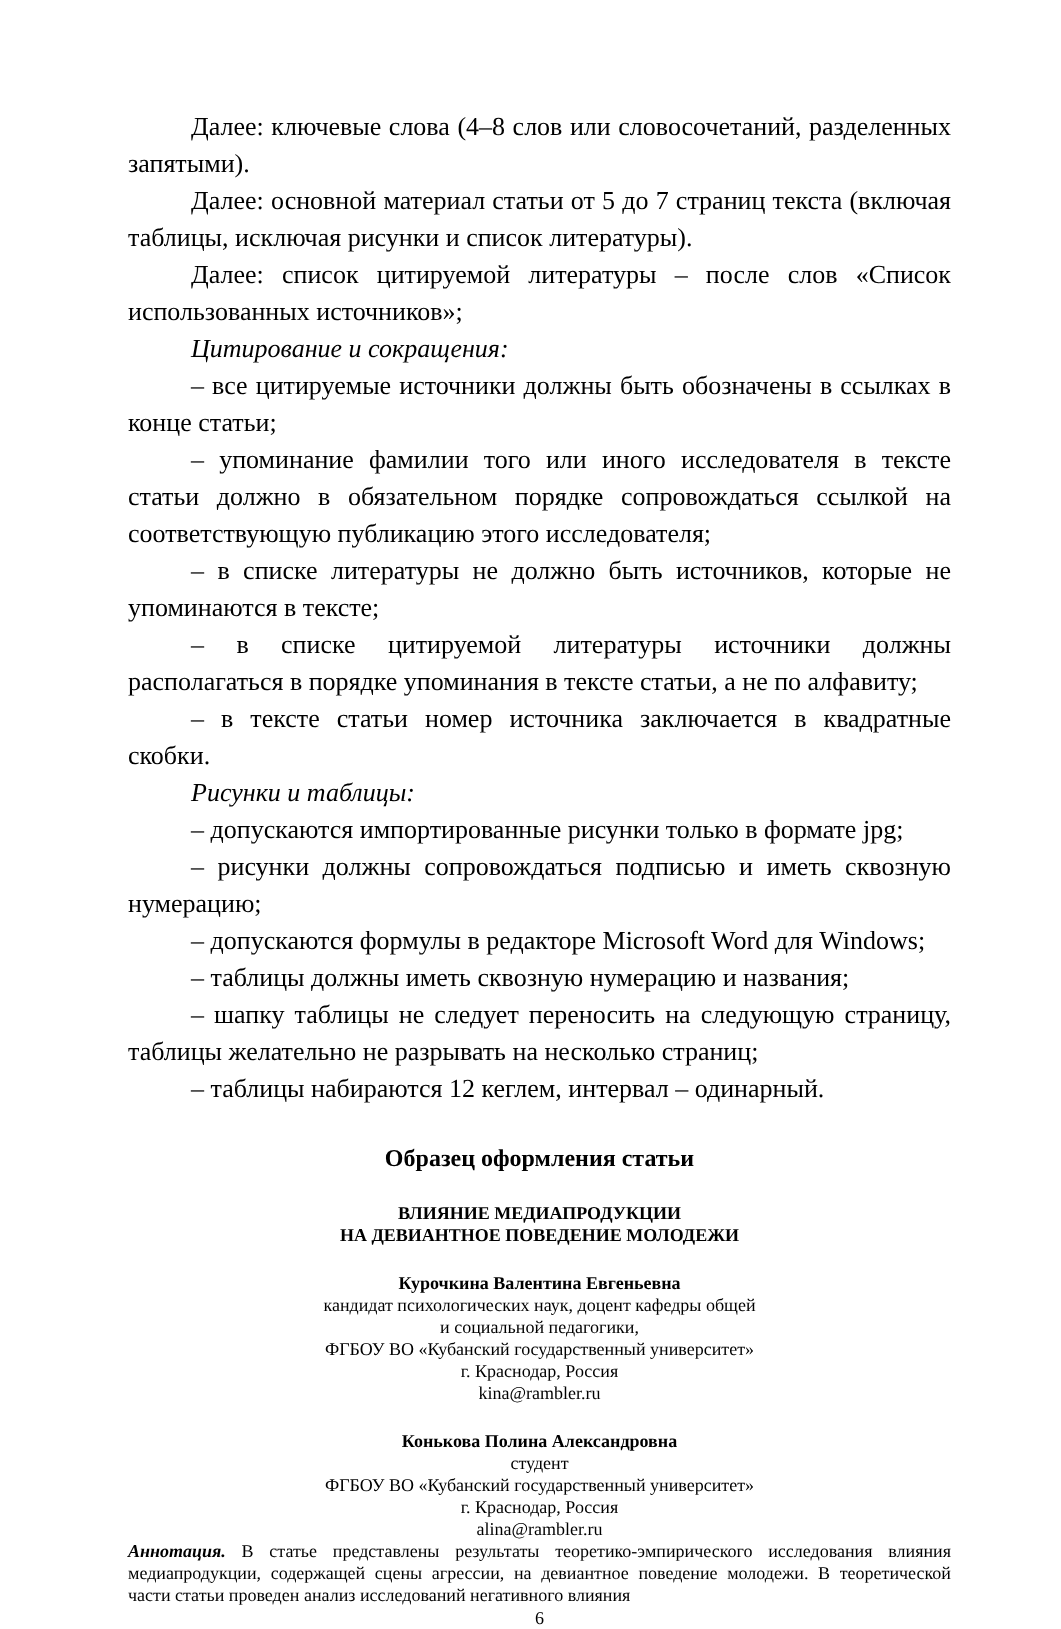Далее: ключевые слова (4–8 слов или словосочетаний, разделенных запятыми).
Далее: основной материал статьи от 5 до 7 страниц текста (включая таблицы, исключая рисунки и список литературы).
Далее: список цитируемой литературы – после слов «Список использованных источников»;
Цитирование и сокращения:
– все цитируемые источники должны быть обозначены в ссылках в конце статьи;
– упоминание фамилии того или иного исследователя в тексте статьи должно в обязательном порядке сопровождаться ссылкой на соответствующую публикацию этого исследователя;
– в списке литературы не должно быть источников, которые не упоминаются в тексте;
– в списке цитируемой литературы источники должны располагаться в порядке упоминания в тексте статьи, а не по алфавиту;
– в тексте статьи номер источника заключается в квадратные скобки.
Рисунки и таблицы:
– допускаются импортированные рисунки только в формате jpg;
– рисунки должны сопровождаться подписью и иметь сквозную нумерацию;
– допускаются формулы в редакторе Microsoft Word для Windows;
– таблицы должны иметь сквозную нумерацию и названия;
– шапку таблицы не следует переносить на следующую страницу, таблицы желательно не разрывать на несколько страниц;
– таблицы набираются 12 кеглем, интервал – одинарный.
Образец оформления статьи
ВЛИЯНИЕ МЕДИАПРОДУКЦИИ
НА ДЕВИАНТНОЕ ПОВЕДЕНИЕ МОЛОДЕЖИ
Курочкина Валентина Евгеньевна
кандидат психологических наук, доцент кафедры общей
и социальной педагогики,
ФГБОУ ВО «Кубанский государственный университет»
г. Краснодар, Россия
kina@rambler.ru
Конькова Полина Александровна
студент
ФГБОУ ВО «Кубанский государственный университет»
г. Краснодар, Россия
alina@rambler.ru
Аннотация. В статье представлены результаты теоретико-эмпирического исследования влияния медиапродукции, содержащей сцены агрессии, на девиантное поведение молодежи. В теоретической части статьи проведен анализ исследований негативного влияния
6